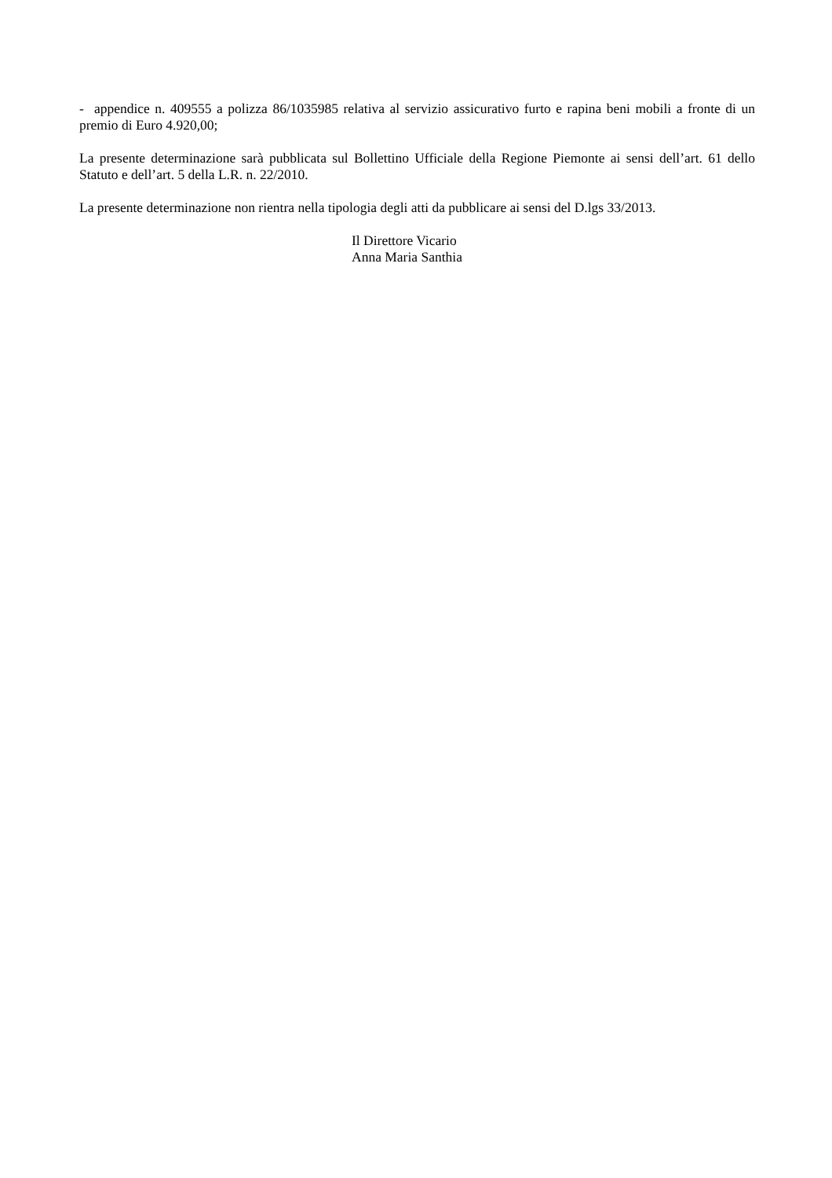- appendice n. 409555 a polizza 86/1035985 relativa al servizio assicurativo furto e rapina beni mobili a fronte di un premio di Euro 4.920,00;
La presente determinazione sarà pubblicata sul Bollettino Ufficiale della Regione Piemonte ai sensi dell’art. 61 dello Statuto e dell’art. 5 della L.R. n. 22/2010.
La presente determinazione non rientra nella tipologia degli atti da pubblicare ai sensi del D.lgs 33/2013.
Il Direttore Vicario
Anna Maria Santhia